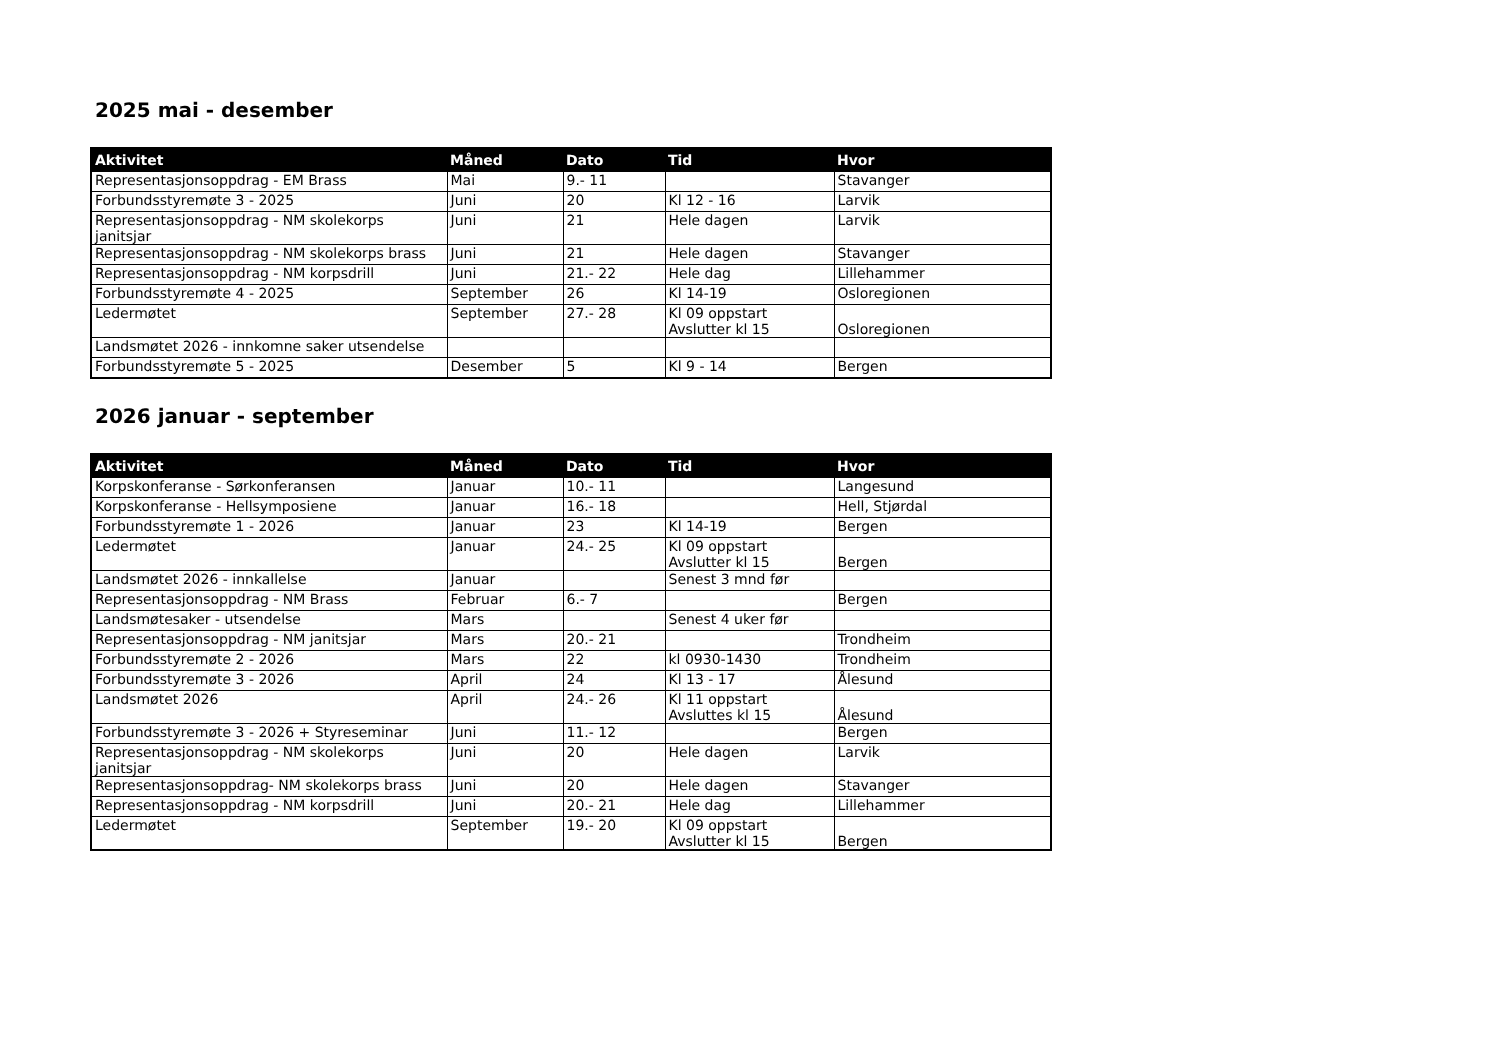2025 mai - desember
| Aktivitet | Måned | Dato | Tid | Hvor |
| --- | --- | --- | --- | --- |
| Representasjonsoppdrag - EM Brass | Mai | 9.- 11 | | Stavanger |
| Forbundsstyremøte 3 - 2025 | Juni | 20 | Kl 12 - 16 | Larvik |
| Representasjonsoppdrag - NM skolekorps janitsjar | Juni | 21 | Hele dagen | Larvik |
| Representasjonsoppdrag - NM skolekorps brass | Juni | 21 | Hele dagen | Stavanger |
| Representasjonsoppdrag - NM korpsdrill | Juni | 21.- 22 | Hele dag | Lillehammer |
| Forbundsstyremøte 4 - 2025 | September | 26 | Kl 14-19 | Osloregionen |
| Ledermøtet | September | 27.- 28 | Kl 09 oppstart Avslutter kl 15 | Osloregionen |
| Landsmøtet 2026 - innkomne saker utsendelse | | | | |
| Forbundsstyremøte 5 - 2025 | Desember | 5 | Kl 9 - 14 | Bergen |
2026 januar - september
| Aktivitet | Måned | Dato | Tid | Hvor |
| --- | --- | --- | --- | --- |
| Korpskonferanse - Sørkonferansen | Januar | 10.- 11 | | Langesund |
| Korpskonferanse - Hellsymposiene | Januar | 16.- 18 | | Hell, Stjørdal |
| Forbundsstyremøte 1 - 2026 | Januar | 23 | Kl 14-19 | Bergen |
| Ledermøtet | Januar | 24.- 25 | Kl 09 oppstart Avslutter kl 15 | Bergen |
| Landsmøtet 2026 - innkallelse | Januar | | Senest 3 mnd før | |
| Representasjonsoppdrag - NM Brass | Februar | 6.- 7 | | Bergen |
| Landsmøtesaker - utsendelse | Mars | | Senest 4 uker før | |
| Representasjonsoppdrag - NM janitsjar | Mars | 20.- 21 | | Trondheim |
| Forbundsstyremøte 2 - 2026 | Mars | 22 | kl 0930-1430 | Trondheim |
| Forbundsstyremøte 3 - 2026 | April | 24 | Kl 13 - 17 | Ålesund |
| Landsmøtet 2026 | April | 24.- 26 | Kl 11 oppstart Avsluttes kl 15 | Ålesund |
| Forbundsstyremøte 3 - 2026 + Styreseminar | Juni | 11.- 12 | | Bergen |
| Representasjonsoppdrag - NM skolekorps janitsjar | Juni | 20 | Hele dagen | Larvik |
| Representasjonsoppdrag- NM skolekorps brass | Juni | 20 | Hele dagen | Stavanger |
| Representasjonsoppdrag - NM korpsdrill | Juni | 20.- 21 | Hele dag | Lillehammer |
| Ledermøtet | September | 19.- 20 | Kl 09 oppstart Avslutter kl 15 | Bergen |